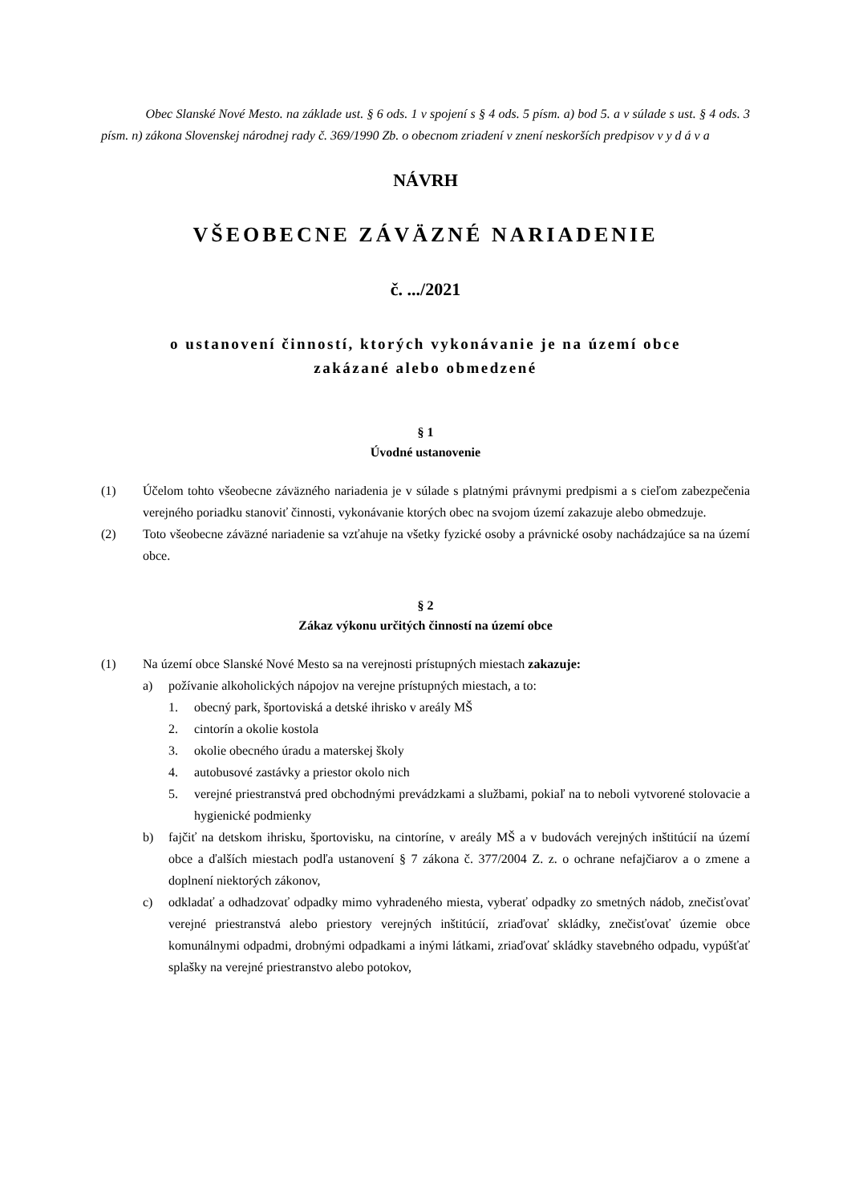Obec Slanské Nové Mesto. na základe ust. § 6 ods. 1 v spojení s § 4 ods. 5 písm. a) bod 5. a v súlade s ust. § 4 ods. 3 písm. n) zákona Slovenskej národnej rady č. 369/1990 Zb. o obecnom zriadení v znení neskorších predpisov v y d á v a
NÁVRH
VŠEOBECNE ZÁVÄZNÉ NARIADENIE
č. .../2021
o ustanovení činností, ktorých vykonávanie je na území obce
zakázané alebo obmedzené
§ 1
Úvodné ustanovenie
(1) Účelom tohto všeobecne záväzného nariadenia je v súlade s platnými právnymi predpismi a s cieľom zabezpečenia verejného poriadku stanoviť činnosti, vykonávanie ktorých obec na svojom území zakazuje alebo obmedzuje.
(2) Toto všeobecne záväzné nariadenie sa vzťahuje na všetky fyzické osoby a právnické osoby nachádzajúce sa na území obce.
§ 2
Zákaz výkonu určitých činností na území obce
(1) Na území obce Slanské Nové Mesto sa na verejnosti prístupných miestach zakazuje:
a) požívanie alkoholických nápojov na verejne prístupných miestach, a to:
1. obecný park, športoviská a detské ihrisko v areály MŠ
2. cintorín a okolie kostola
3. okolie obecného úradu a materskej školy
4. autobusové zastávky a priestor okolo nich
5. verejné priestranstvá pred obchodnými prevádzkami a službami, pokiaľ na to neboli vytvorené stolovacie a hygienické podmienky
b) fajčiť na detskom ihrisku, športovisku, na cintoríne, v areály MŠ a v budovách verejných inštitúcií na území obce a ďalších miestach podľa ustanovení § 7 zákona č. 377/2004 Z. z. o ochrane nefajčiarov a o zmene a doplnení niektorých zákonov,
c) odkladať a odhadzovať odpadky mimo vyhradeného miesta, vyberať odpadky zo smetných nádob, znečisťovať verejné priestranstvá alebo priestory verejných inštitúcií, zriaďovať skládky, znečisťovať územie obce komunálnymi odpadmi, drobnými odpadkami a inými látkami, zriaďovať skládky stavebného odpadu, vypúšťať splašky na verejné priestranstvo alebo potokov,